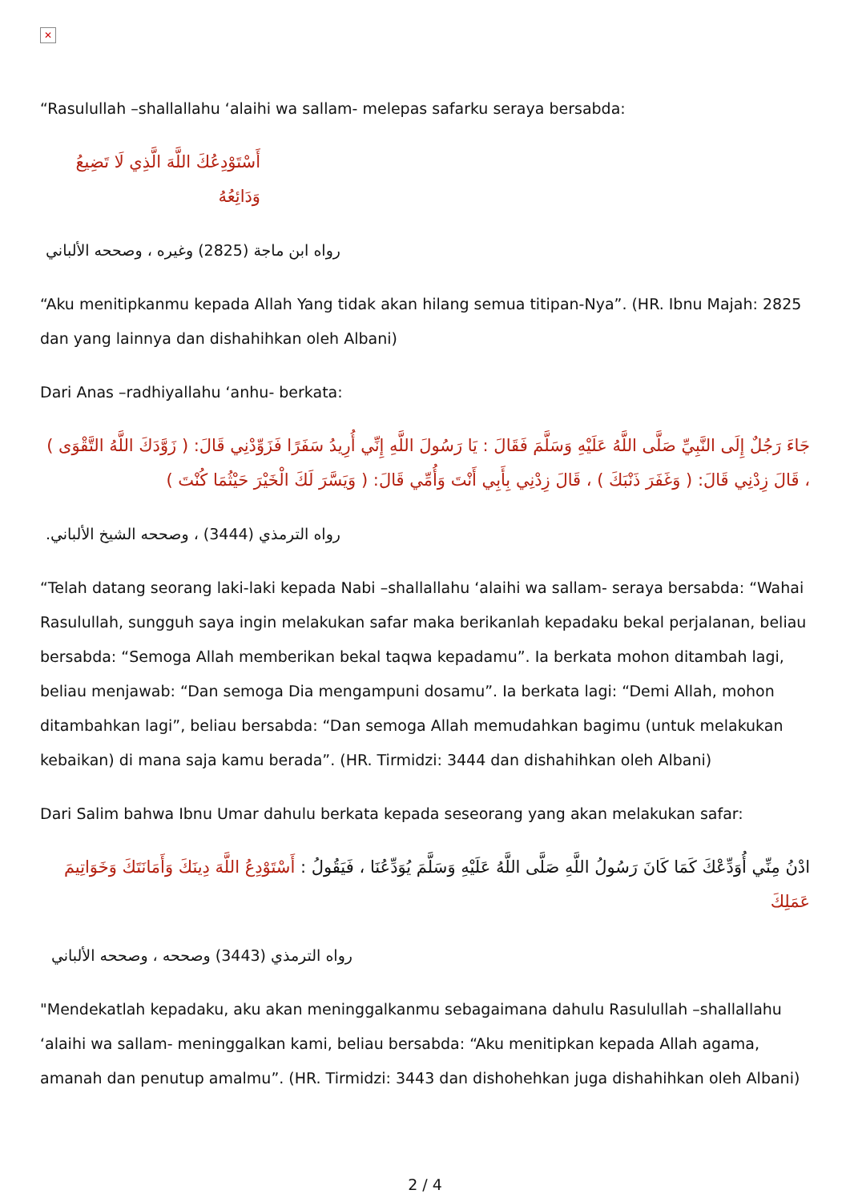✕
“Rasulullah –shallallahu ‘alaihi wa sallam- melepas safarku seraya bersabda:
أَسْتَوْدِعُكَ اللَّهَ الَّذِي لَا تَضِيعُ وَدَائِعُهُ
رواه ابن ماجة (2825) وغيره ، وصححه الألباني
“Aku menitipkanmu kepada Allah Yang tidak akan hilang semua titipan-Nya”. (HR. Ibnu Majah: 2825 dan yang lainnya dan dishahihkan oleh Albani)
Dari Anas –radhiyallahu ‘anhu- berkata:
جَاءَ رَجُلٌ إِلَى النَّبِيِّ صَلَّى اللَّهُ عَلَيْهِ وَسَلَّمَ فَقَالَ : يَا رَسُولَ اللَّهِ إِنِّي أُرِيدُ سَفَرًا فَزَوِّدْنِي قَالَ: ( زَوَّدَكَ اللَّهُ التَّقْوَى ) ، قَالَ زِدْنِي قَالَ: ( وَغَفَرَ ذَنْبَكَ ) ، قَالَ زِدْنِي بِأَبِي أَنْتَ وَأُمِّي قَالَ: ( وَيَسَّرَ لَكَ الْخَيْرَ حَيْثُمَا كُنْتَ )
رواه الترمذي (3444) ، وصححه الشيخ الألباني.
“Telah datang seorang laki-laki kepada Nabi –shallallahu ‘alaihi wa sallam- seraya bersabda: “Wahai Rasulullah, sungguh saya ingin melakukan safar maka berikanlah kepadaku bekal perjalanan, beliau bersabda: “Semoga Allah memberikan bekal taqwa kepadamu”. Ia berkata mohon ditambah lagi, beliau menjawab: “Dan semoga Dia mengampuni dosamu”. Ia berkata lagi: “Demi Allah, mohon ditambahkan lagi”, beliau bersabda: “Dan semoga Allah memudahkan bagimu (untuk melakukan kebaikan) di mana saja kamu berada”. (HR. Tirmidzi: 3444 dan dishahihkan oleh Albani)
Dari Salim bahwa Ibnu Umar dahulu berkata kepada seseorang yang akan melakukan safar:
ادْنُ مِنِّي أُوَدِّعْكَ كَمَا كَانَ رَسُولُ اللَّهِ صَلَّى اللَّهُ عَلَيْهِ وَسَلَّمَ يُوَدِّعُنَا ، فَيَقُولُ : أَسْتَوْدِعُ اللَّهَ دِينَكَ وَأَمَانَتَكَ وَخَوَاتِيمَ عَمَلِكَ
رواه الترمذي (3443) وصححه ، وصححه الألباني
"Mendekatlah kepadaku, aku akan meninggalkanmu sebagaimana dahulu Rasulullah –shallallahu ‘alaihi wa sallam- meninggalkan kami, beliau bersabda: “Aku menitipkan kepada Allah agama, amanah dan penutup amalmu”. (HR. Tirmidzi: 3443 dan dishohehkan juga dishahihkan oleh Albani)
2 / 4